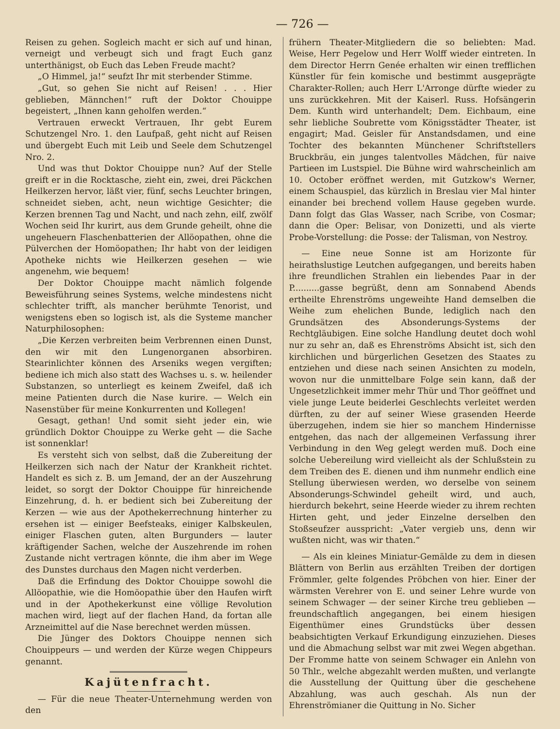— 726 —
Reisen zu gehen. Sogleich macht er sich auf und hinan, verneigt und verbeugt sich und fragt Euch ganz unterthänigst, ob Euch das Leben Freude macht?
„O Himmel, ja!“ seufzt Ihr mit sterbender Stimme.
„Gut, so gehen Sie nicht auf Reisen! . . . Hier geblieben, Männchen!“ ruft der Doktor Chouippe begeistert, „Ihnen kann geholfen werden.“
Vertrauen erweckt Vertrauen, Ihr gebt Eurem Schutzengel Nro. 1. den Laufpaß, geht nicht auf Reisen und übergebt Euch mit Leib und Seele dem Schutzengel Nro. 2.
Und was thut Doktor Chouippe nun? Auf der Stelle greift er in die Rocktasche, zieht ein, zwei, drei Päckchen Heilkerzen hervor, läßt vier, fünf, sechs Leuchter bringen, schneidet sieben, acht, neun wichtige Gesichter; die Kerzen brennen Tag und Nacht, und nach zehn, eilf, zwölf Wochen seid Ihr kurirt, aus dem Grunde geheilt, ohne die ungeheuern Flaschenbatterien der Allöopathen, ohne die Pülverchen der Homöopathen; Ihr habt von der leidigen Apotheke nichts wie Heilkerzen gesehen — wie angenehm, wie bequem!
Der Doktor Chouippe macht nämlich folgende Beweisführung seines Systems, welche mindestens nicht schlechter trifft, als mancher berühmte Tenorist, und wenigstens eben so logisch ist, als die Systeme mancher Naturphilosophen:
„Die Kerzen verbreiten beim Verbrennen einen Dunst, den wir mit den Lungenorganen absorbiren. Stearinlichter können des Arseniks wegen vergiften; bediene ich mich also statt des Wachses u. s. w. heilender Substanzen, so unterliegt es keinem Zweifel, daß ich meine Patienten durch die Nase kurire. — Welch ein Nasenstüber für meine Konkurrenten und Kollegen!
Gesagt, gethan! Und somit sieht jeder ein, wie gründlich Doktor Chouippe zu Werke geht — die Sache ist sonnenklar!
Es versteht sich von selbst, daß die Zubereitung der Heilkerzen sich nach der Natur der Krankheit richtet. Handelt es sich z. B. um Jemand, der an der Auszehrung leidet, so sorgt der Doktor Chouippe für hinreichende Einzehrung, d. h. er bedient sich bei Zubereitung der Kerzen — wie aus der Apothekerrechnung hinterher zu ersehen ist — einiger Beefsteaks, einiger Kalbskeulen, einiger Flaschen guten, alten Burgunders — lauter kräftigender Sachen, welche der Auszehrende im rohen Zustande nicht vertragen könnte, die ihm aber im Wege des Dunstes durchaus den Magen nicht verderben.
Daß die Erfindung des Doktor Chouippe sowohl die Allöopathie, wie die Homöopathie über den Haufen wirft und in der Apothekerkunst eine völlige Revolution machen wird, liegt auf der flachen Hand, da fortan alle Arzneimittel auf die Nase berechnet werden müssen.
Die Jünger des Doktors Chouippe nennen sich Chouippeurs — und werden der Kürze wegen Chippeurs genannt.
Kajütenfracht.
— Für die neue Theater-Unternehmung werden von den
frühern Theater-Mitgliedern die so beliebten: Mad. Weise, Herr Pegelow und Herr Wolff wieder eintreten. In dem Director Herrn Genée erhalten wir einen trefflichen Künstler für fein komische und bestimmt ausgeprägte Charakter-Rollen; auch Herr L'Arronge dürfte wieder zu uns zurückkehren. Mit der Kaiserl. Russ. Hofsängerin Dem. Kunth wird unterhandelt; Dem. Eichbaum, eine sehr liebliche Soubrette vom Königsstädter Theater, ist engagirt; Mad. Geisler für Anstandsdamen, und eine Tochter des bekannten Münchener Schriftstellers Bruckbräu, ein junges talentvolles Mädchen, für naive Partieen im Lustspiel. Die Bühne wird wahrscheinlich am 10. October eröffnet werden, mit Gutzkow's Werner, einem Schauspiel, das kürzlich in Breslau vier Mal hinter einander bei brechend vollem Hause gegeben wurde. Dann folgt das Glas Wasser, nach Scribe, von Cosmar; dann die Oper: Belisar, von Donizetti, und als vierte Probe-Vorstellung: die Posse: der Talisman, von Nestroy.
— Eine neue Sonne ist am Horizonte für heirathslustige Leutchen aufgegangen, und bereits haben ihre freundlichen Strahlen ein liebendes Paar in der P..........gasse begrüßt, denn am Sonnabend Abends ertheilte Ehrenströms ungeweihte Hand demselben die Weihe zum ehelichen Bunde, lediglich nach den Grundsätzen des Absonderungs-Systems der Rechtgläubigen. Eine solche Handlung deutet doch wohl nur zu sehr an, daß es Ehrenströms Absicht ist, sich den kirchlichen und bürgerlichen Gesetzen des Staates zu entziehen und diese nach seinen Ansichten zu modeln, wovon nur die unmittelbare Folge sein kann, daß der Ungesetzlichkeit immer mehr Thür und Thor geöffnet und viele junge Leute beiderlei Geschlechts verleitet werden dürften, zu der auf seiner Wiese grasenden Heerde überzugehen, indem sie hier so manchem Hindernisse entgehen, das nach der allgemeinen Verfassung ihrer Verbindung in den Weg gelegt werden muß. Doch eine solche Uebereilung wird vielleicht als der Schlußstein zu dem Treiben des E. dienen und ihm nunmehr endlich eine Stellung überwiesen werden, wo derselbe von seinem Absonderungs-Schwindel geheilt wird, und auch, hierdurch bekehrt, seine Heerde wieder zu ihrem rechten Hirten geht, und jeder Einzelne derselben den Stoßseufzer ausspricht: „Vater vergieb uns, denn wir wußten nicht, was wir thaten.“
— Als ein kleines Miniatur-Gemälde zu dem in diesen Blättern von Berlin aus erzählten Treiben der dortigen Frömmler, gelte folgendes Pröbchen von hier. Einer der wärmsten Verehrer von E. und seiner Lehre wurde von seinem Schwager — der seiner Kirche treu geblieben — freundschaftlich angegangen, bei einem hiesigen Eigenthümer eines Grundstücks über dessen beabsichtigten Verkauf Erkundigung einzuziehen. Dieses und die Abmachung selbst war mit zwei Wegen abgethan. Der Fromme hatte von seinem Schwager ein Anlehn von 50 Thlr., welche abgezahlt werden mußten, und verlangte die Ausstellung der Quittung über die geschehene Abzahlung, was auch geschah. Als nun der Ehrenströmianer die Quittung in No. Sicher